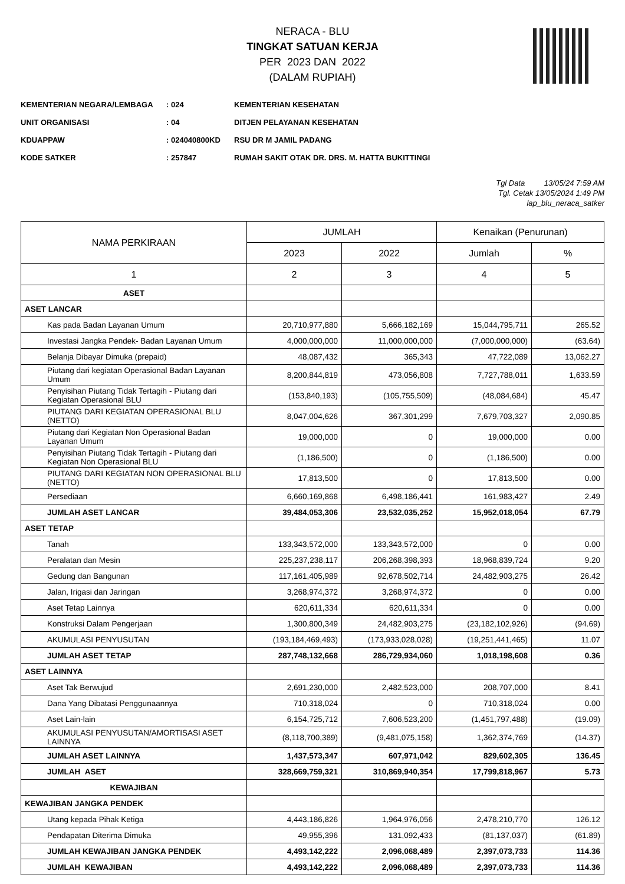NERACA - BLU
TINGKAT SATUAN KERJA
PER 2023 DAN 2022
(DALAM RUPIAH)
KEMENTERIAN NEGARA/LEMBAGA: 024 KEMENTERIAN KESEHATAN
UNIT ORGANISASI: 04 DITJEN PELAYANAN KESEHATAN
KDUAPPAW: 024040800KD RSU DR M JAMIL PADANG
KODE SATKER: 257847 RUMAH SAKIT OTAK DR. DRS. M. HATTA BUKITTINGI
Tgl Data 13/05/24 7:59 AM
Tgl. Cetak 13/05/2024 1:49 PM
lap_blu_neraca_satker
| NAMA PERKIRAAN | JUMLAH | | Kenaikan (Penurunan) | |
| --- | --- | --- | --- | --- |
| | 2023 | 2022 | Jumlah | % |
| 1 | 2 | 3 | 4 | 5 |
| ASET | | | | |
| ASET LANCAR | | | | |
| Kas pada Badan Layanan Umum | 20,710,977,880 | 5,666,182,169 | 15,044,795,711 | 265.52 |
| Investasi Jangka Pendek- Badan Layanan Umum | 4,000,000,000 | 11,000,000,000 | (7,000,000,000) | (63.64) |
| Belanja Dibayar Dimuka (prepaid) | 48,087,432 | 365,343 | 47,722,089 | 13,062.27 |
| Piutang dari kegiatan Operasional Badan Layanan Umum | 8,200,844,819 | 473,056,808 | 7,727,788,011 | 1,633.59 |
| Penyisihan Piutang Tidak Tertagih - Piutang dari Kegiatan Operasional BLU | (153,840,193) | (105,755,509) | (48,084,684) | 45.47 |
| PIUTANG DARI KEGIATAN OPERASIONAL BLU (NETTO) | 8,047,004,626 | 367,301,299 | 7,679,703,327 | 2,090.85 |
| Piutang dari Kegiatan Non Operasional Badan Layanan Umum | 19,000,000 | 0 | 19,000,000 | 0.00 |
| Penyisihan Piutang Tidak Tertagih - Piutang dari Kegiatan Non Operasional BLU | (1,186,500) | 0 | (1,186,500) | 0.00 |
| PIUTANG DARI KEGIATAN NON OPERASIONAL BLU (NETTO) | 17,813,500 | 0 | 17,813,500 | 0.00 |
| Persediaan | 6,660,169,868 | 6,498,186,441 | 161,983,427 | 2.49 |
| JUMLAH ASET LANCAR | 39,484,053,306 | 23,532,035,252 | 15,952,018,054 | 67.79 |
| ASET TETAP | | | | |
| Tanah | 133,343,572,000 | 133,343,572,000 | 0 | 0.00 |
| Peralatan dan Mesin | 225,237,238,117 | 206,268,398,393 | 18,968,839,724 | 9.20 |
| Gedung dan Bangunan | 117,161,405,989 | 92,678,502,714 | 24,482,903,275 | 26.42 |
| Jalan, Irigasi dan Jaringan | 3,268,974,372 | 3,268,974,372 | 0 | 0.00 |
| Aset Tetap Lainnya | 620,611,334 | 620,611,334 | 0 | 0.00 |
| Konstruksi Dalam Pengerjaan | 1,300,800,349 | 24,482,903,275 | (23,182,102,926) | (94.69) |
| AKUMULASI PENYUSUTAN | (193,184,469,493) | (173,933,028,028) | (19,251,441,465) | 11.07 |
| JUMLAH ASET TETAP | 287,748,132,668 | 286,729,934,060 | 1,018,198,608 | 0.36 |
| ASET LAINNYA | | | | |
| Aset Tak Berwujud | 2,691,230,000 | 2,482,523,000 | 208,707,000 | 8.41 |
| Dana Yang Dibatasi Penggunaannya | 710,318,024 | 0 | 710,318,024 | 0.00 |
| Aset Lain-lain | 6,154,725,712 | 7,606,523,200 | (1,451,797,488) | (19.09) |
| AKUMULASI PENYUSUTAN/AMORTISASI ASET LAINNYA | (8,118,700,389) | (9,481,075,158) | 1,362,374,769 | (14.37) |
| JUMLAH ASET LAINNYA | 1,437,573,347 | 607,971,042 | 829,602,305 | 136.45 |
| JUMLAH ASET | 328,669,759,321 | 310,869,940,354 | 17,799,818,967 | 5.73 |
| KEWAJIBAN | | | | |
| KEWAJIBAN JANGKA PENDEK | | | | |
| Utang kepada Pihak Ketiga | 4,443,186,826 | 1,964,976,056 | 2,478,210,770 | 126.12 |
| Pendapatan Diterima Dimuka | 49,955,396 | 131,092,433 | (81,137,037) | (61.89) |
| JUMLAH KEWAJIBAN JANGKA PENDEK | 4,493,142,222 | 2,096,068,489 | 2,397,073,733 | 114.36 |
| JUMLAH KEWAJIBAN | 4,493,142,222 | 2,096,068,489 | 2,397,073,733 | 114.36 |